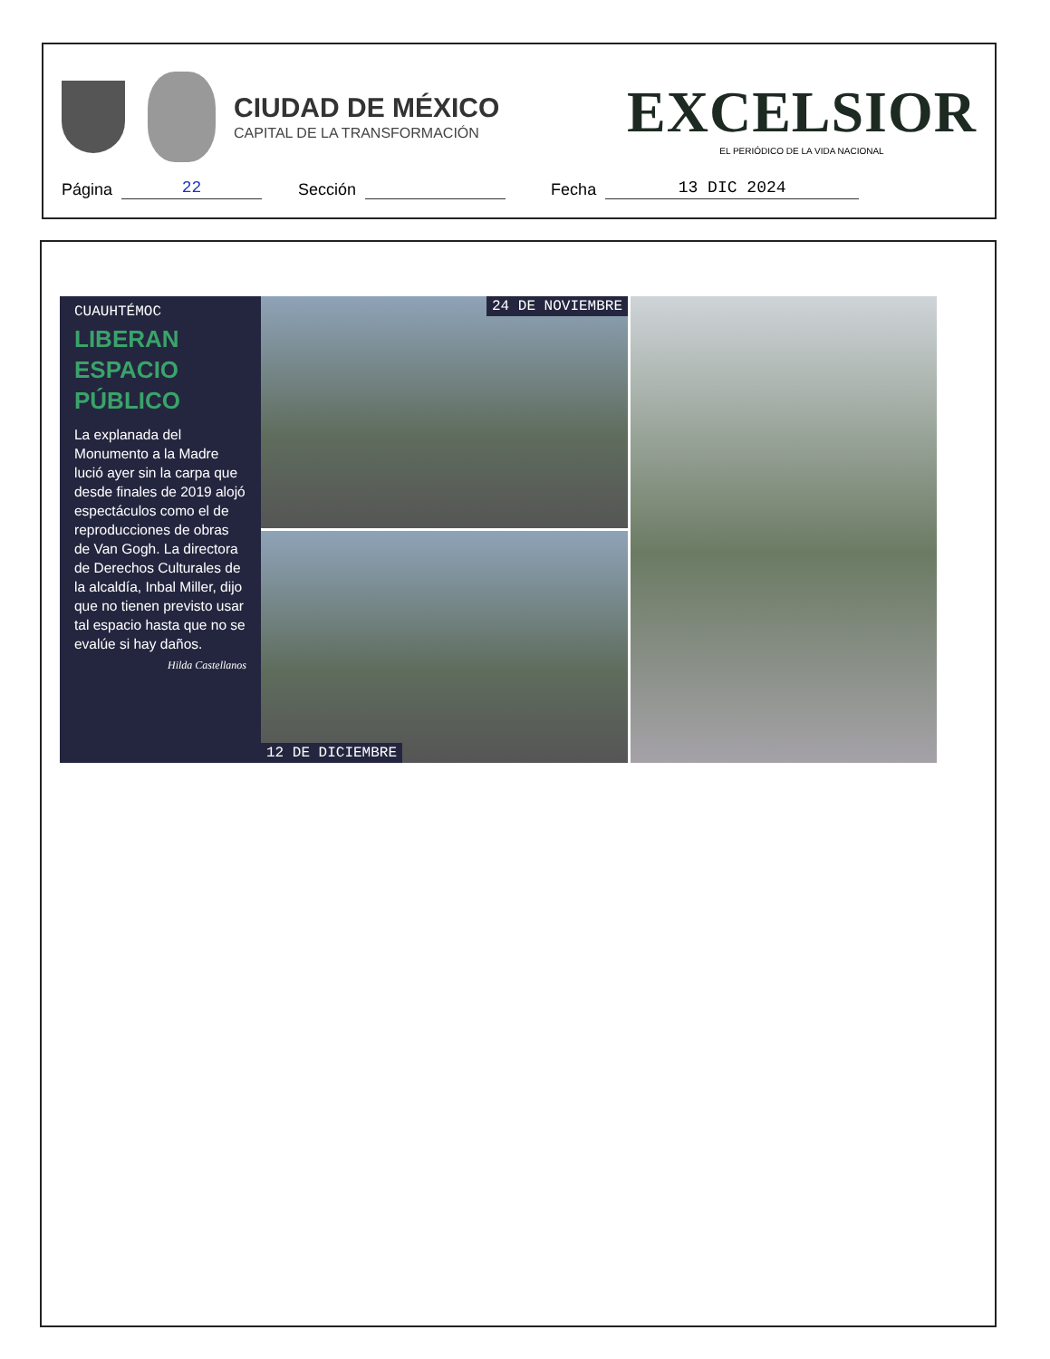CIUDAD DE MÉXICO
CAPITAL DE LA TRANSFORMACIÓN
EXCELSIOR
EL PERIÓDICO DE LA VIDA NACIONAL
Página 22 Sección Fecha 13 DIC 2024
CUAUHTÉMOC
LIBERAN
ESPACIO
PÚBLICO
La explanada del Monumento a la Madre lució ayer sin la carpa que desde finales de 2019 alojó espectáculos como el de reproducciones de obras de Van Gogh. La directora de Derechos Culturales de la alcaldía, Inbal Miller, dijo que no tienen previsto usar tal espacio hasta que no se evalúe si hay daños.
Hilda Castellanos
24 DE NOVIEMBRE
12 DE DICIEMBRE